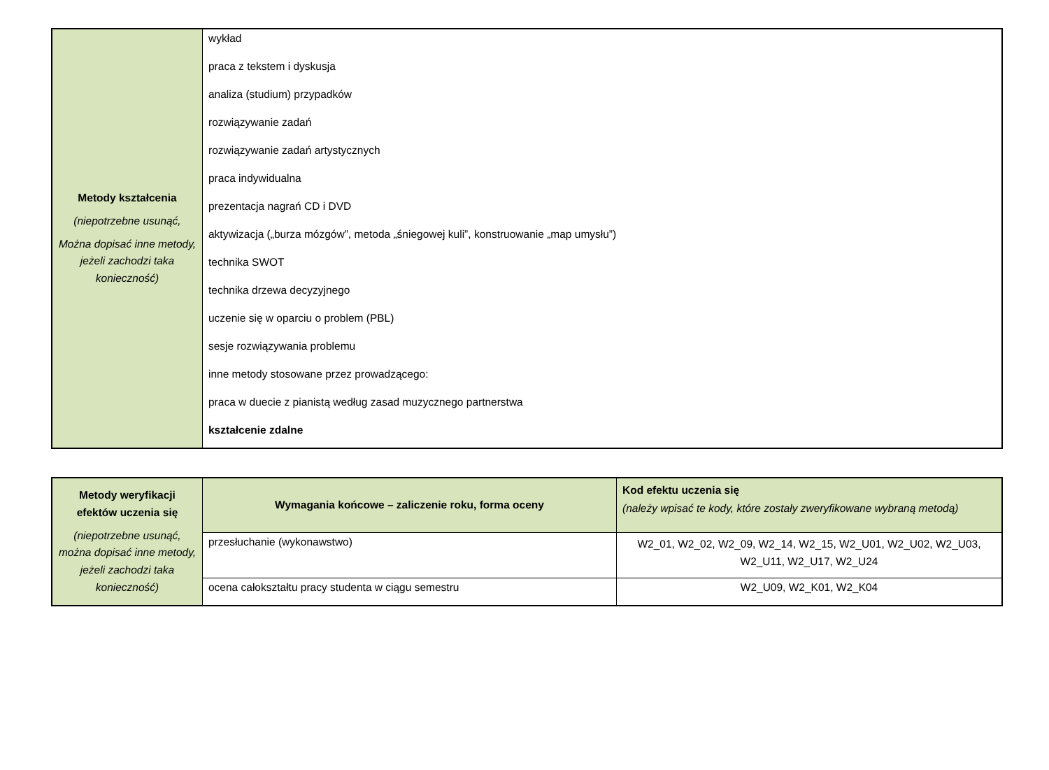| Metody kształcenia (niepotrzebne usunąć, Można dopisać inne metody, jeżeli zachodzi taka konieczność) | wykład praca z tekstem i dyskusja analiza (studium) przypadków rozwiązywanie zadań rozwiązywanie zadań artystycznych praca indywidualna prezentacja nagrań CD i DVD aktywizacja („burza mózgów”, metoda „śniegowej kuli”, konstruowanie „map umysłu”) technika SWOT technika drzewa decyzyjnego uczenie się w oparciu o problem (PBL) sesje rozwiązywania problemu inne metody stosowane przez prowadzącego: praca w duecie z pianistą według zasad muzycznego partnerstwa kształcenie zdalne |
| Metody weryfikacji efektów uczenia się (niepotrzebne usunąć, można dopisać inne metody, jeżeli zachodzi taka konieczność) | Wymagania końcowe – zaliczenie roku, forma oceny | Kod efektu uczenia się (należy wpisać te kody, które zostały zweryfikowane wybraną metodą) |
| | przesłuchanie (wykonawstwo) | W2_01, W2_02, W2_09, W2_14, W2_15, W2_U01, W2_U02, W2_U03, W2_U11, W2_U17, W2_U24 |
| | ocena całokształtu pracy studenta w ciągu semestru | W2_U09, W2_K01, W2_K04 |